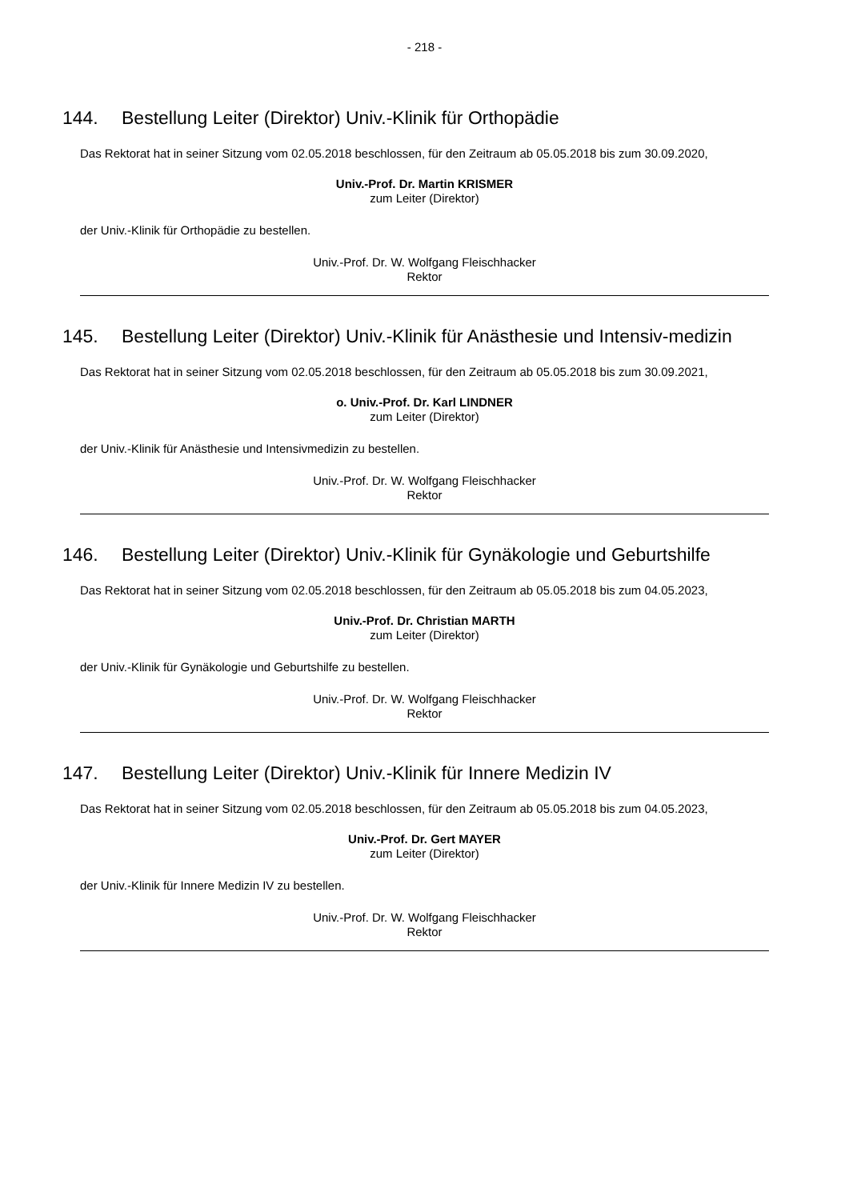- 218 -
144. Bestellung Leiter (Direktor) Univ.-Klinik für Orthopädie
Das Rektorat hat in seiner Sitzung vom 02.05.2018 beschlossen, für den Zeitraum ab 05.05.2018 bis zum 30.09.2020,
Univ.-Prof. Dr. Martin KRISMER
zum Leiter (Direktor)
der Univ.-Klinik für Orthopädie zu bestellen.
Univ.-Prof. Dr. W. Wolfgang Fleischhacker
Rektor
145. Bestellung Leiter (Direktor) Univ.-Klinik für Anästhesie und Intensiv-medizin
Das Rektorat hat in seiner Sitzung vom 02.05.2018 beschlossen, für den Zeitraum ab 05.05.2018 bis zum 30.09.2021,
o. Univ.-Prof. Dr. Karl LINDNER
zum Leiter (Direktor)
der Univ.-Klinik für Anästhesie und Intensivmedizin zu bestellen.
Univ.-Prof. Dr. W. Wolfgang Fleischhacker
Rektor
146. Bestellung Leiter (Direktor) Univ.-Klinik für Gynäkologie und Geburtshilfe
Das Rektorat hat in seiner Sitzung vom 02.05.2018 beschlossen, für den Zeitraum ab 05.05.2018 bis zum 04.05.2023,
Univ.-Prof. Dr. Christian MARTH
zum Leiter (Direktor)
der Univ.-Klinik für Gynäkologie und Geburtshilfe zu bestellen.
Univ.-Prof. Dr. W. Wolfgang Fleischhacker
Rektor
147. Bestellung Leiter (Direktor) Univ.-Klinik für Innere Medizin IV
Das Rektorat hat in seiner Sitzung vom 02.05.2018 beschlossen, für den Zeitraum ab 05.05.2018 bis zum 04.05.2023,
Univ.-Prof. Dr. Gert MAYER
zum Leiter (Direktor)
der Univ.-Klinik für Innere Medizin IV zu bestellen.
Univ.-Prof. Dr. W. Wolfgang Fleischhacker
Rektor